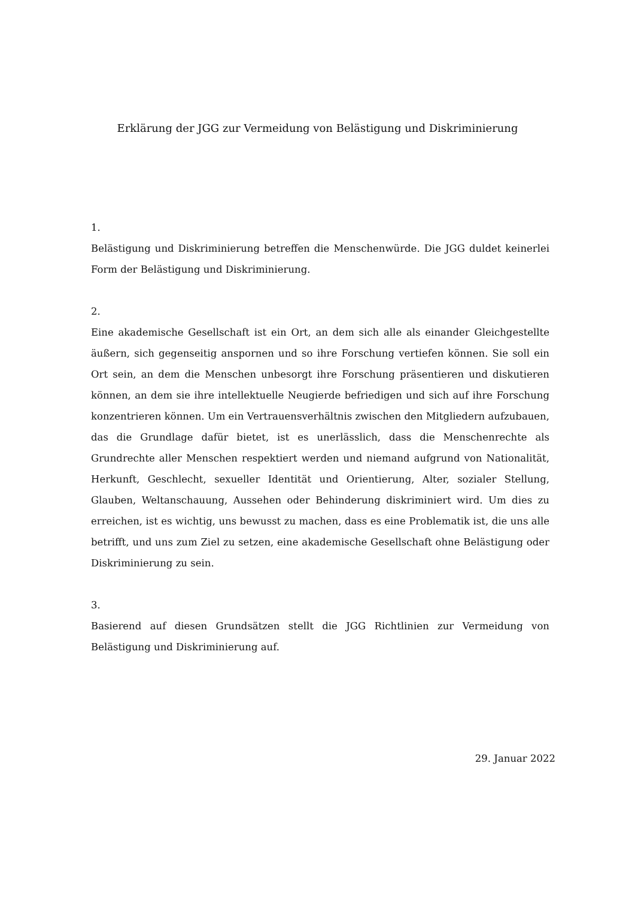Erklärung der JGG zur Vermeidung von Belästigung und Diskriminierung
1.
Belästigung und Diskriminierung betreffen die Menschenwürde. Die JGG duldet keinerlei Form der Belästigung und Diskriminierung.
2.
Eine akademische Gesellschaft ist ein Ort, an dem sich alle als einander Gleichgestellte äußern, sich gegenseitig anspornen und so ihre Forschung vertiefen können. Sie soll ein Ort sein, an dem die Menschen unbesorgt ihre Forschung präsentieren und diskutieren können, an dem sie ihre intellektuelle Neugierde befriedigen und sich auf ihre Forschung konzentrieren können. Um ein Vertrauensverhältnis zwischen den Mitgliedern aufzubauen, das die Grundlage dafür bietet, ist es unerlässlich, dass die Menschenrechte als Grundrechte aller Menschen respektiert werden und niemand aufgrund von Nationalität, Herkunft, Geschlecht, sexueller Identität und Orientierung, Alter, sozialer Stellung, Glauben, Weltanschauung, Aussehen oder Behinderung diskriminiert wird. Um dies zu erreichen, ist es wichtig, uns bewusst zu machen, dass es eine Problematik ist, die uns alle betrifft, und uns zum Ziel zu setzen, eine akademische Gesellschaft ohne Belästigung oder Diskriminierung zu sein.
3.
Basierend auf diesen Grundsätzen stellt die JGG Richtlinien zur Vermeidung von Belästigung und Diskriminierung auf.
29. Januar 2022